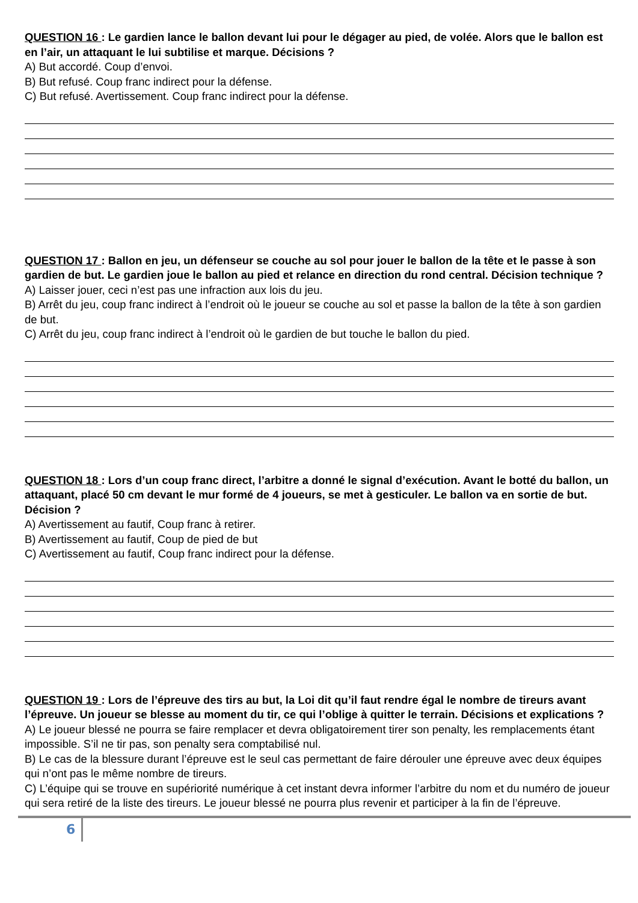QUESTION 16 : Le gardien lance le ballon devant lui pour le dégager au pied, de volée. Alors que le ballon est en l’air, un attaquant le lui subtilise et marque. Décisions ?
A) But accordé. Coup d’envoi.
B) But refusé. Coup franc indirect pour la défense.
C) But refusé. Avertissement. Coup franc indirect pour la défense.
QUESTION 17 : Ballon en jeu, un défenseur se couche au sol pour jouer le ballon de la tête et le passe à son gardien de but. Le gardien joue le ballon au pied et relance en direction du rond central. Décision technique ?
A) Laisser jouer, ceci n’est pas une infraction aux lois du jeu.
B) Arrêt du jeu, coup franc indirect à l’endroit où le joueur se couche au sol et passe la ballon de la tête à son gardien de but.
C) Arrêt du jeu, coup franc indirect à l’endroit où le gardien de but touche le ballon du pied.
QUESTION 18 : Lors d’un coup franc direct, l’arbitre a donné le signal d’exécution. Avant le botté du ballon, un attaquant, placé 50 cm devant le mur formé de 4 joueurs, se met à gesticuler. Le ballon va en sortie de but. Décision ?
A) Avertissement au fautif, Coup franc à retirer.
B) Avertissement au fautif, Coup de pied de but
C) Avertissement au fautif, Coup franc indirect pour la défense.
QUESTION 19 : Lors de l’épreuve des tirs au but, la Loi dit qu’il faut rendre égal le nombre de tireurs avant l’épreuve. Un joueur se blesse au moment du tir, ce qui l’oblige à quitter le terrain. Décisions et explications ?
A) Le joueur blessé ne pourra se faire remplacer et devra obligatoirement tirer son penalty, les remplacements étant impossible. S’il ne tir pas, son penalty sera comptabilisé nul.
B) Le cas de la blessure durant l’épreuve est le seul cas permettant de faire dérouler une épreuve avec deux équipes qui n’ont pas le même nombre de tireurs.
C) L’équipe qui se trouve en supériorité numérique à cet instant devra informer l’arbitre du nom et du numéro de joueur qui sera retiré de la liste des tireurs. Le joueur blessé ne pourra plus revenir et participer à la fin de l’épreuve.
6